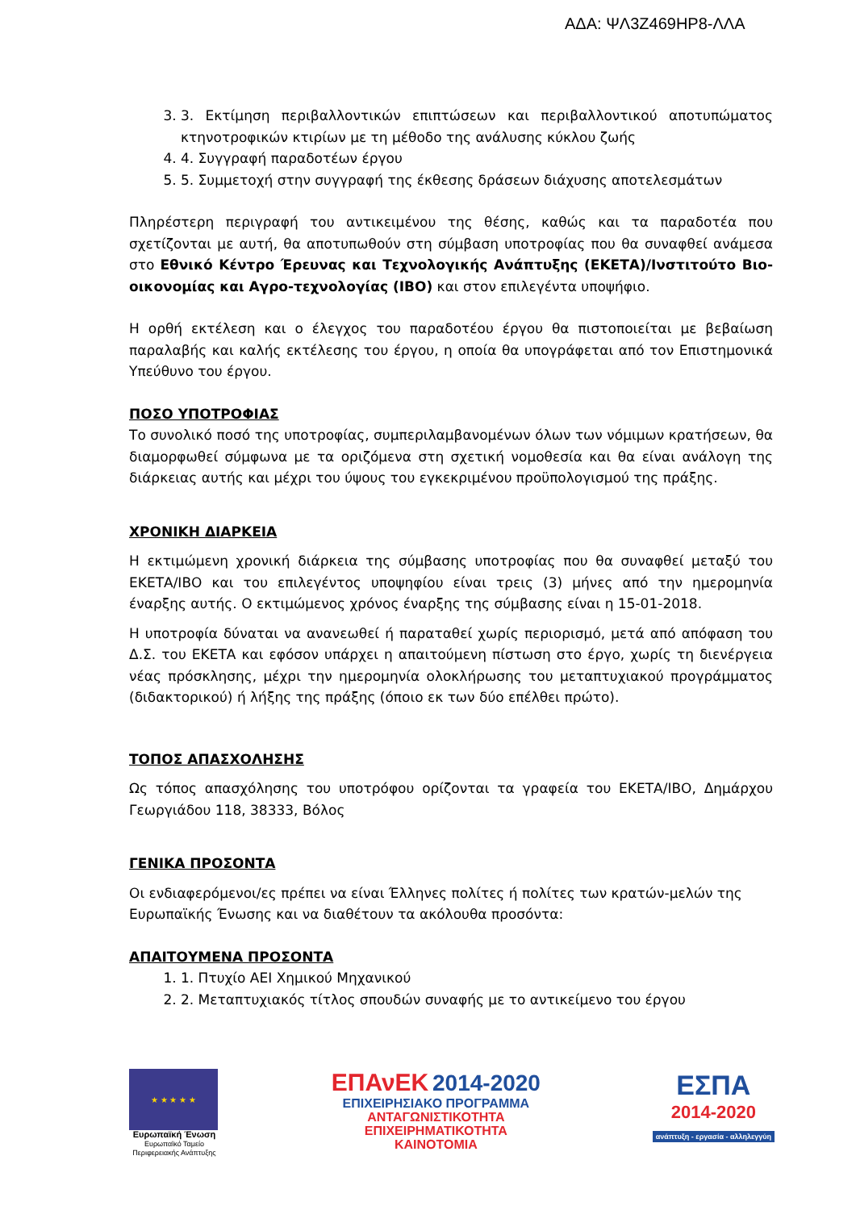ΑΔΑ: ΨΛ3Ζ469ΗΡ8-ΛΛΑ
3. 3. Εκτίμηση περιβαλλοντικών επιπτώσεων και περιβαλλοντικού αποτυπώματος κτηνοτροφικών κτιρίων με τη μέθοδο της ανάλυσης κύκλου ζωής
4. 4. Συγγραφή παραδοτέων έργου
5. 5. Συμμετοχή στην συγγραφή της έκθεσης δράσεων διάχυσης αποτελεσμάτων
Πληρέστερη περιγραφή του αντικειμένου της θέσης, καθώς και τα παραδοτέα που σχετίζονται με αυτή, θα αποτυπωθούν στη σύμβαση υποτροφίας που θα συναφθεί ανάμεσα στο Εθνικό Κέντρο Έρευνας και Τεχνολογικής Ανάπτυξης (ΕΚΕΤΑ)/Ινστιτούτο Βιο-οικονομίας και Αγρο-τεχνολογίας (ΙΒΟ) και στον επιλεγέντα υποψήφιο.
Η ορθή εκτέλεση και ο έλεγχος του παραδοτέου έργου θα πιστοποιείται με βεβαίωση παραλαβής και καλής εκτέλεσης του έργου, η οποία θα υπογράφεται από τον Επιστημονικά Υπεύθυνο του έργου.
ΠΟΣΟ ΥΠΟΤΡΟΦΙΑΣ
Το συνολικό ποσό της υποτροφίας, συμπεριλαμβανομένων όλων των νόμιμων κρατήσεων, θα διαμορφωθεί σύμφωνα με τα οριζόμενα στη σχετική νομοθεσία και θα είναι ανάλογη της διάρκειας αυτής και μέχρι του ύψους του εγκεκριμένου προϋπολογισμού της πράξης.
ΧΡΟΝΙΚΗ ΔΙΑΡΚΕΙΑ
Η εκτιμώμενη χρονική διάρκεια της σύμβασης υποτροφίας που θα συναφθεί μεταξύ του ΕΚΕΤΑ/ΙΒΟ και του επιλεγέντος υποψηφίου είναι τρεις (3) μήνες από την ημερομηνία έναρξης αυτής. Ο εκτιμώμενος χρόνος έναρξης της σύμβασης είναι η 15-01-2018.
Η υποτροφία δύναται να ανανεωθεί ή παραταθεί χωρίς περιορισμό, μετά από απόφαση του Δ.Σ. του ΕΚΕΤΑ και εφόσον υπάρχει η απαιτούμενη πίστωση στο έργο, χωρίς τη διενέργεια νέας πρόσκλησης, μέχρι την ημερομηνία ολοκλήρωσης του μεταπτυχιακού προγράμματος (διδακτορικού) ή λήξης της πράξης (όποιο εκ των δύο επέλθει πρώτο).
ΤΟΠΟΣ ΑΠΑΣΧΟΛΗΣΗΣ
Ως τόπος απασχόλησης του υποτρόφου ορίζονται τα γραφεία του ΕΚΕΤΑ/ΙΒΟ, Δημάρχου Γεωργιάδου 118, 38333, Βόλος
ΓΕΝΙΚΑ ΠΡΟΣΟΝΤΑ
Οι ενδιαφερόμενοι/ες πρέπει να είναι Έλληνες πολίτες ή πολίτες των κρατών-μελών της Ευρωπαϊκής Ένωσης και να διαθέτουν τα ακόλουθα προσόντα:
ΑΠΑΙΤΟΥΜΕΝΑ ΠΡΟΣΟΝΤΑ
1. 1. Πτυχίο ΑΕΙ Χημικού Μηχανικού
2. 2. Μεταπτυχιακός τίτλος σπουδών συναφής με το αντικείμενο του έργου
★ ★ ★ ★ ★
Ευρωπαϊκή Ένωση
Ευρωπαϊκό Ταμείο
Περιφερειακής Ανάπτυξης
ΕΠΑνΕΚ 2014-2020
ΕΠΙΧΕΙΡΗΣΙΑΚΟ ΠΡΟΓΡΑΜΜΑ
ΑΝΤΑΓΩΝΙΣΤΙΚΟΤΗΤΑ
ΕΠΙΧΕΙΡΗΜΑΤΙΚΟΤΗΤΑ
ΚΑΙΝΟΤΟΜΙΑ
ΕΣΠΑ
2014-2020
ανάπτυξη - εργασία - αλληλεγγύη